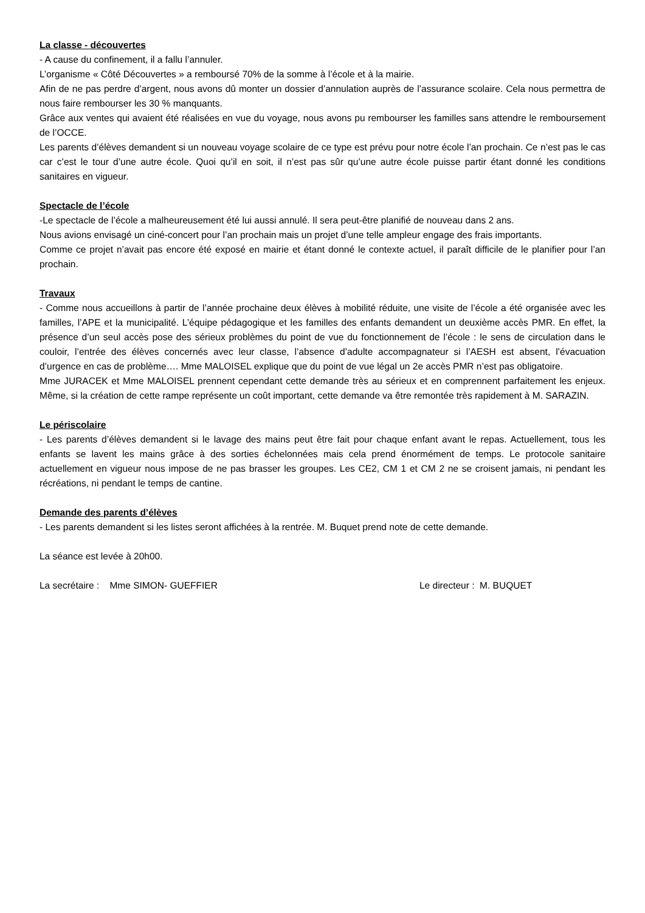La classe - découvertes
- A cause du confinement, il a fallu l’annuler.
L’organisme « Côté Découvertes » a remboursé 70% de la somme à l’école et à la mairie.
Afin de ne pas perdre d’argent, nous avons dû monter un dossier d’annulation auprès de l’assurance scolaire. Cela nous permettra de nous faire rembourser les 30 % manquants.
Grâce aux ventes qui avaient été réalisées en vue du voyage, nous avons pu rembourser les familles sans attendre le remboursement de l’OCCE.
Les parents d’élèves demandent si un nouveau voyage scolaire de ce type est prévu pour notre école l’an prochain. Ce n’est pas le cas car c’est le tour d’une autre école. Quoi qu’il en soit, il n’est pas sûr qu’une autre école puisse partir étant donné les conditions sanitaires en vigueur.
Spectacle de l’école
-Le spectacle de l’école a malheureusement été lui aussi annulé. Il sera peut-être planifié de nouveau dans 2 ans.
Nous avions envisagé un ciné-concert pour l’an prochain mais un projet d’une telle ampleur engage des frais importants.
Comme ce projet n’avait pas encore été exposé en mairie et étant donné le contexte actuel, il paraît difficile de le planifier pour l’an prochain.
Travaux
- Comme nous accueillons à partir de l’année prochaine deux élèves à mobilité réduite, une visite de l’école a été organisée avec les familles, l’APE et la municipalité. L’équipe pédagogique et les familles des enfants demandent un deuxième accès PMR. En effet, la présence d’un seul accès pose des sérieux problèmes du point de vue du fonctionnement de l’école : le sens de circulation dans le couloir, l’entrée des élèves concernés avec leur classe, l’absence d’adulte accompagnateur si l’AESH est absent, l’évacuation d’urgence en cas de problème…. Mme MALOISEL explique que du point de vue légal un 2e accès PMR n’est pas obligatoire.
Mme JURACEK et Mme MALOISEL prennent cependant cette demande très au sérieux et en comprennent parfaitement les enjeux. Même, si la création de cette rampe représente un coût important, cette demande va être remontée très rapidement à M. SARAZIN.
Le périscolaire
- Les parents d’élèves demandent si le lavage des mains peut être fait pour chaque enfant avant le repas. Actuellement, tous les enfants se lavent les mains grâce à des sorties échelonnées mais cela prend énormément de temps. Le protocole sanitaire actuellement en vigueur nous impose de ne pas brasser les groupes. Les CE2, CM 1 et CM 2 ne se croisent jamais, ni pendant les récréations, ni pendant le temps de cantine.
Demande des parents d’élèves
- Les parents demandent si les listes seront affichées à la rentrée. M. Buquet prend note de cette demande.
La séance est levée à 20h00.
La secrétaire : Mme SIMON- GUEFFIER Le directeur : M. BUQUET